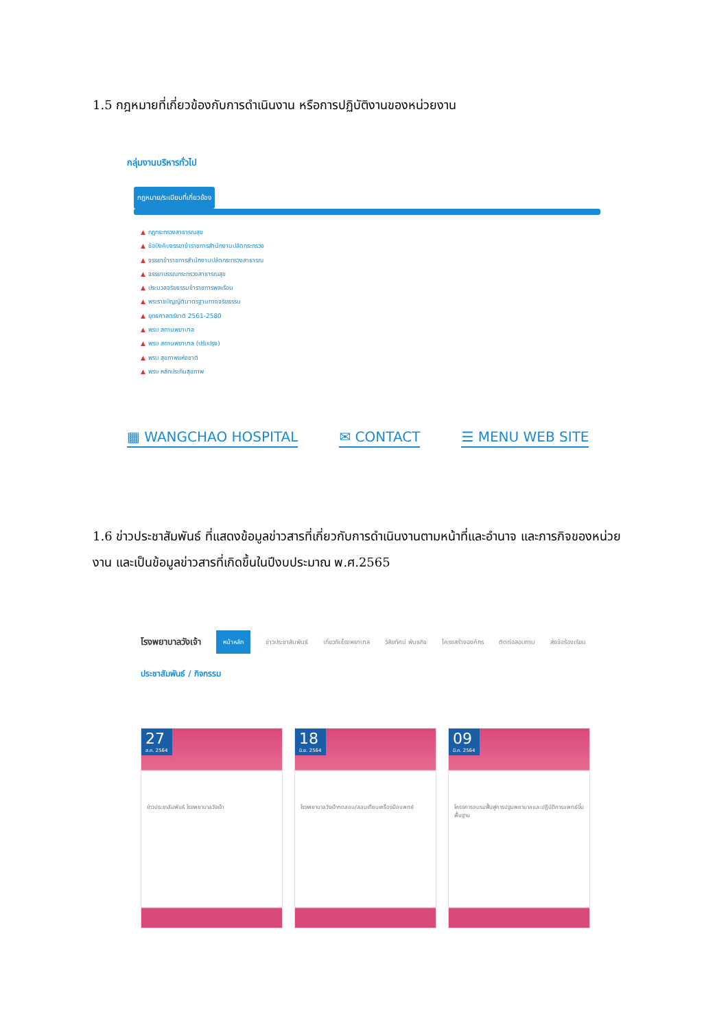1.5 กฎหมายที่เกี่ยวข้องกับการดำเนินงาน หรือการปฏิบัติงานของหน่วยงาน
กลุ่มงานบริหารทั่วไป
กฎหมาย/ระเบียบที่เกี่ยวข้อง
▲ กฎกระทรวงสาธารณสุข
▲ ข้อบังคับจรรยาข้าราชการสำนักงานปลัดกระทรวง
▲ จรรยาข้าราชการสำนักงานปลัดกระทรวงสาธารณ
▲ จรรยาบรรณกระทรวงสาธารณสุข
▲ ประมวลจริยธรรมข้าราชการพลเรือน
▲ พระราชบัญญัติมาตรฐานทางจริยธรรม
▲ ยุทธศาสตร์ชาติ 2561-2580
▲ พรบ สถานพยาบาล
▲ พรบ สถานพยาบาล (ปรับปรุง)
▲ พรบ สุขภาพแห่งชาติ
▲ พรบ หลักประกันสุขภาพ
▦ WANGCHAO HOSPITAL ✉ CONTACT ☰ MENU WEB SITE
1.6 ข่าวประชาสัมพันธ์ ที่แสดงข้อมูลข่าวสารที่เกี่ยวกับการดำเนินงานตามหน้าที่และอำนาจ และภารกิจของหน่วยงาน และเป็นข้อมูลข่าวสารที่เกิดขึ้นในปีงบประมาณ พ.ศ.2565
โรงพยาบาลวังเจ้า หน้าหลัก ข่าวประชาสัมพันธ์ เกี่ยวกับโรงพยาบาล วิสัยทัศน์ พันธกิจ โครงสร้างองค์กร ติดต่อสอบถาม ส่งข้อร้องเรียน
ประชาสัมพันธ์ / กิจกรรม
27 ส.ค. 2564
ข่าวประชาสัมพันธ์ โรงพยาบาลวังเจ้า
18 มิ.ย. 2564
โรงพยาบาลวังเจ้าทดสอบ/สอบเทียบเครื่องมือแพทย์
09 มี.ค. 2564
โครงการอบรมฟื้นฟูการปฐมพยาบาลและปฏิบัติการแพทย์ขั้นพื้นฐาน